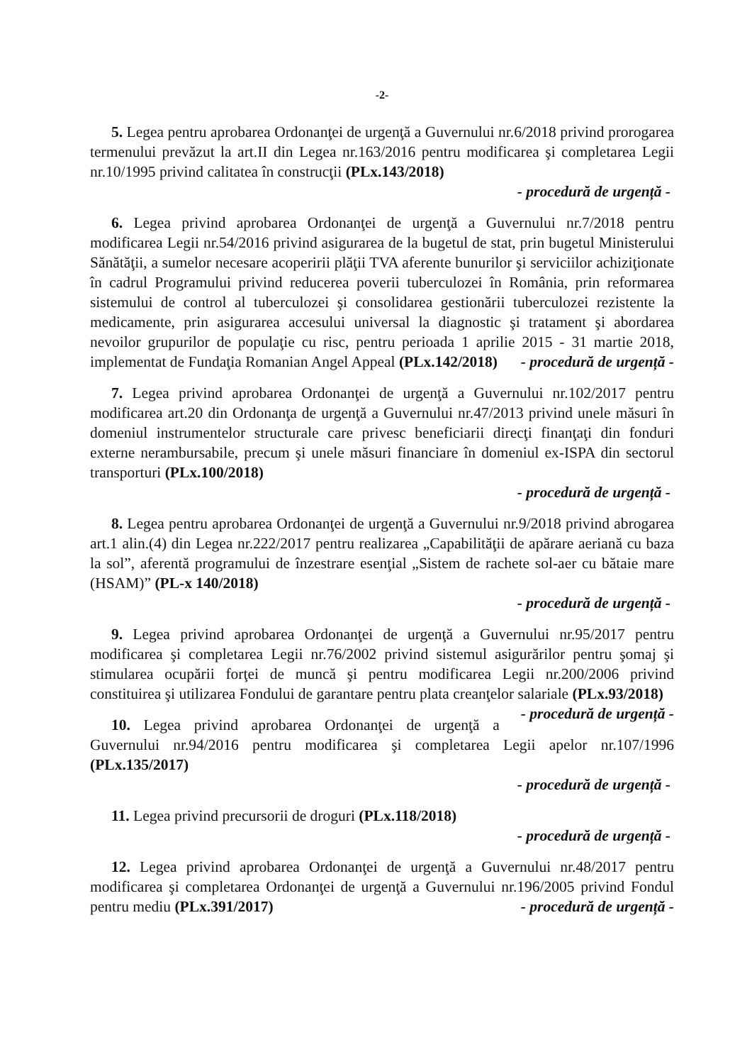-2-
5. Legea pentru aprobarea Ordonanţei de urgenţă a Guvernului nr.6/2018 privind prorogarea termenului prevăzut la art.II din Legea nr.163/2016 pentru modificarea şi completarea Legii nr.10/1995 privind calitatea în construcţii (PLx.143/2018)
- procedură de urgență -
6. Legea privind aprobarea Ordonanţei de urgenţă a Guvernului nr.7/2018 pentru modificarea Legii nr.54/2016 privind asigurarea de la bugetul de stat, prin bugetul Ministerului Sănătăţii, a sumelor necesare acoperirii plăţii TVA aferente bunurilor şi serviciilor achiziţionate în cadrul Programului privind reducerea poverii tuberculozei în România, prin reformarea sistemului de control al tuberculozei şi consolidarea gestionării tuberculozei rezistente la medicamente, prin asigurarea accesului universal la diagnostic şi tratament şi abordarea nevoilor grupurilor de populaţie cu risc, pentru perioada 1 aprilie 2015 - 31 martie 2018, implementat de Fundaţia Romanian Angel Appeal (PLx.142/2018) - procedură de urgență -
7. Legea privind aprobarea Ordonanţei de urgenţă a Guvernului nr.102/2017 pentru modificarea art.20 din Ordonanţa de urgenţă a Guvernului nr.47/2013 privind unele măsuri în domeniul instrumentelor structurale care privesc beneficiarii direcţi finanţaţi din fonduri externe nerambursabile, precum şi unele măsuri financiare în domeniul ex-ISPA din sectorul transporturi (PLx.100/2018)
- procedură de urgență -
8. Legea pentru aprobarea Ordonanţei de urgenţă a Guvernului nr.9/2018 privind abrogarea art.1 alin.(4) din Legea nr.222/2017 pentru realizarea „Capabilităţii de apărare aeriană cu baza la sol”, aferentă programului de înzestrare esenţial „Sistem de rachete sol-aer cu bătaie mare (HSAM)” (PL-x 140/2018)
- procedură de urgență -
9. Legea privind aprobarea Ordonanţei de urgenţă a Guvernului nr.95/2017 pentru modificarea şi completarea Legii nr.76/2002 privind sistemul asigurărilor pentru şomaj şi stimularea ocupării forţei de muncă şi pentru modificarea Legii nr.200/2006 privind constituirea şi utilizarea Fondului de garantare pentru plata creanţelor salariale (PLx.93/2018) - procedură de urgență -
10. Legea privind aprobarea Ordonanţei de urgenţă a Guvernului nr.94/2016 pentru modificarea şi completarea Legii apelor nr.107/1996 (PLx.135/2017)
- procedură de urgență -
11. Legea privind precursorii de droguri (PLx.118/2018)
- procedură de urgență -
12. Legea privind aprobarea Ordonanţei de urgenţă a Guvernului nr.48/2017 pentru modificarea şi completarea Ordonanţei de urgenţă a Guvernului nr.196/2005 privind Fondul pentru mediu (PLx.391/2017) - procedură de urgență -